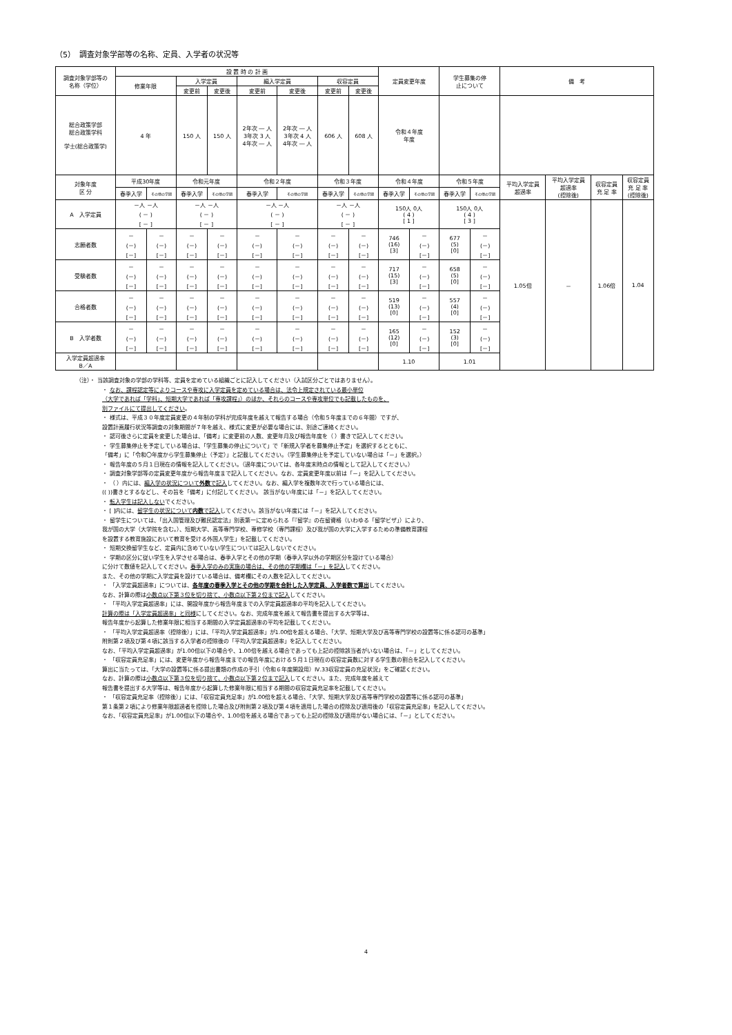（5）　調査対象学部等の名称、定員、入学者の状況等
| 調査対象学部等の 名称（学位） | 設 置 時 の 計 画 | | | | | | | | 定員変更年度 | | 学生募集の停 止について | | 備 考 | | | |
| --- | --- | --- | --- | --- | --- | --- | --- | --- | --- | --- | --- | --- | --- | --- | --- | --- |
| | 修業年限 | | 入学定員 | | 編入学定員 | | 収容定員 | | | | | | | | | |
| | | | 変更前 | 変更後 | 変更前 | 変更後 | 変更前 | 変更後 | | | | | | | | |
| 総合政策学部 総合政策学科 学士(総合政策学) | 4 年 | | 150 人 | 150 人 | 2年次 ― 人 3年次 3 人 4年次 ― 人 | 2年次 ― 人 3年次 4 人 4年次 ― 人 | 606 人 | 608 人 | 令和４年度 年度 | | | | | | | |
| 対象年度 区 分 | 平成30年度 | | 令和元年度 | | 令和２年度 | | 令和３年度 | | 令和４年度 | | 令和５年度 | | 平均入学定員 超過率 | 平均入学定員 超過率 (控除後) | 収容定員 充 足 率 | 収容定員 充 足 率 (控除後) |
| | 春季入学 | その他の学期 | 春季入学 | その他の学期 | 春季入学 | その他の学期 | 春季入学 | その他の学期 | 春季入学 | その他の学期 | 春季入学 | その他の学期 | | | | |
| A 入学定員 | －人 －人 ( － ) [ － ] | | －人 －人 ( － ) [ － ] | | －人 －人 ( － ) [ － ] | | －人 －人 ( － ) [ － ] | | 150人 0人 ( 4 ) [ 1 ] | | 150人 0人 ( 4 ) [ 3 ] | | 1.05倍 | － | 1.06倍 | 1.04 |
| 志願者数 | － (－) [－] | － (－) [－] | － (－) [－] | － (－) [－] | － (－) [－] | － (－) [－] | － (－) [－] | － (－) [－] | 746 (16) [3] | － (－) [－] | 677 (5) [0] | － (－) [－] | | | | |
| 受験者数 | － (－) [－] | － (－) [－] | － (－) [－] | － (－) [－] | － (－) [－] | － (－) [－] | － (－) [－] | － (－) [－] | 717 (15) [3] | － (－) [－] | 658 (5) [0] | － (－) [－] | | | | |
| 合格者数 | － (－) [－] | － (－) [－] | － (－) [－] | － (－) [－] | － (－) [－] | － (－) [－] | － (－) [－] | － (－) [－] | 519 (13) [0] | － (－) [－] | 557 (4) [0] | － (－) [－] | | | | |
| B 入学者数 | － (－) [－] | － (－) [－] | － (－) [－] | － (－) [－] | － (－) [－] | － (－) [－] | － (－) [－] | － (－) [－] | 165 (12) [0] | － (－) [－] | 152 (3) [0] | － (－) [－] | | | | |
| 入学定員超過率 B／A | | | | | | | | | 1.10 | | 1.01 | | | | | |
（注）・ 当該調査対象の学部の学科等、定員を定めている組織ごとに記入してください（入試区分ごとではありません）。
・ なお、課程認定等によりコースや専攻に入学定員を定めている場合は、法令上規定されている最小単位
（大学であれば「学科」、短期大学であれば「専攻課程」）のほか、それらのコースや専攻単位でも記載したものを、
別ファイルにて提出してください。
・ 様式は、平成３０年度定員変更の４年制の学科が完成年度を越えて報告する場合（令和５年度までの６年間）ですが、
設置計画履行状況等調査の対象期間が７年を越え、様式に変更が必要な場合には、別途ご連絡ください。
・ 認可後さらに定員を変更した場合は、「備考」に変更前の人数、変更年月及び報告年度を（ ）書きで記入してください。
・ 学生募集停止を予定している場合は、「学生募集の停止について」で「新規入学者を募集停止予定」を選択するとともに、
「備考」に「令和〇年度から学生募集停止（予定）」と記載してください。（学生募集停止を予定していない場合は「－」を選択。）
・ 報告年度の５月１日現在の情報を記入してください。（過年度については、各年度末時点の情報として記入してください。）
・ 調査対象学部等の定員変更年度から報告年度まで記入してください。なお、定員変更年度以前は「－」を記入してください。
・ （ ）内には、編入学の状況について外数で記入してください。なお、編入学を複数年次で行っている場合には、
(( ))書きとするなどし、その旨を「備考」に付記してください。 該当がない年度には「－」を記入してください。
・ 転入学生は記入しないでください。
・ [ ]内には、留学生の状況について内数で記入してください。該当がない年度には「－」を記入してください。
・ 留学生については、「出入国管理及び難民認定法」別表第一に定められる「『留学』の在留資格（いわゆる「留学ビザ」）により、
我が国の大学（大学院を含む。）、短期大学、高等専門学校、専修学校（専門課程）及び我が国の大学に入学するための準備教育課程
を設置する教育施設において教育を受ける外国人学生」を記載してください。
・ 短期交換留学生など、定員内に含めていない学生については記入しないでください。
・ 学期の区分に従い学生を入学させる場合は、春季入学とその他の学期（春季入学以外の学期区分を設けている場合）
に分けて数値を記入してください。春季入学のみの実施の場合は、その他の学期欄は「－」を記入してください。
また、その他の学期に入学定員を設けている場合は、備考欄にその人数を記入してください。
・ 「入学定員超過率」については、各年度の春季入学とその他の学期を合計した入学定員、入学者数で算出してください。
なお、計算の際は小数点以下第３位を切り捨て、小数点以下第２位まで記入してください。
・ 「平均入学定員超過率」には、開設年度から報告年度までの入学定員超過率の平均を記入してください。
計算の際は「入学定員超過率」と同様にしてください。なお、完成年度を越えて報告書を提出する大学等は、
報告年度から起算した修業年限に相当する期間の入学定員超過率の平均を記載してください。
・ 「平均入学定員超過率（控除後）」には、「平均入学定員超過率」が1.00倍を超える場合、「大学、短期大学及び高等専門学校の設置等に係る認可の基準」
附則第２項及び第４項に該当する入学者の控除後の「平均入学定員超過率」を記入してください。
なお、「平均入学定員超過率」が1.00倍以下の場合や、1.00倍を越える場合であっても上記の控除該当者がいない場合は、「－」としてください。
・ 「収容定員充足率」には、変更年度から報告年度までの報告年度における５月１日現在の収容定員数に対する学生数の割合を記入してください。
算出に当たっては、「大学の設置等に係る提出書類の作成の手引（令和６年度開設用）Ⅳ.33収容定員の充足状況」をご確認ください。
なお、計算の際は小数点以下第３位を切り捨て、小数点以下第２位まで記入してください。また、完成年度を越えて
報告書を提出する大学等は、報告年度から起算した修業年限に相当する期間の収容定員充足率を記載してください。
・ 「収容定員充足率（控除後）」には、「収容定員充足率」が1.00倍を超える場合、「大学、短期大学及び高等専門学校の設置等に係る認可の基準」
第１条第２項により修業年限超過者を控除した場合及び附則第２項及び第４項を適用した場合の控除及び適用後の「収容定員充足率」を記入してください。
なお、「収容定員充足率」が1.00倍以下の場合や、1.00倍を越える場合であっても上記の控除及び適用がない場合には、「－」としてください。
4